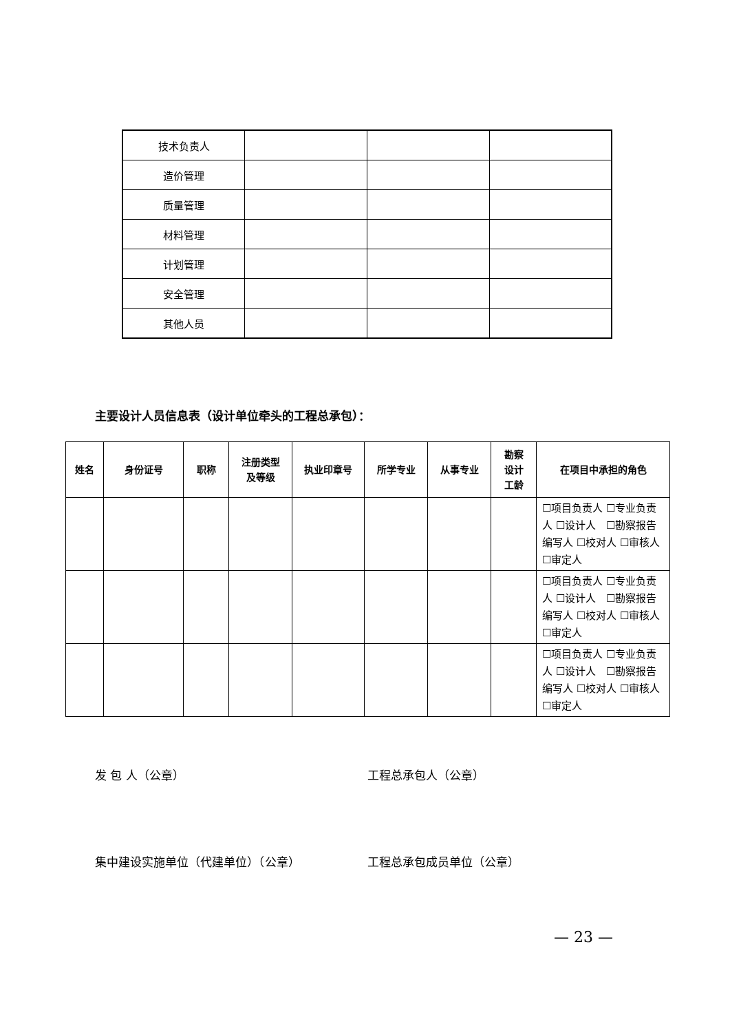| 技术负责人 | | | |
| 造价管理 | | | |
| 质量管理 | | | |
| 材料管理 | | | |
| 计划管理 | | | |
| 安全管理 | | | |
| 其他人员 | | | |
主要设计人员信息表（设计单位牵头的工程总承包）：
| 姓名 | 身份证号 | 职称 | 注册类型 及等级 | 执业印章号 | 所学专业 | 从事专业 | 勘察 设计 工龄 | 在项目中承担的角色 |
| --- | --- | --- | --- | --- | --- | --- | --- | --- |
| | | | | | | | | ☐项目负责人 ☐专业负责人 ☐设计人 ☐勘察报告编写人 ☐校对人 ☐审核人 ☐审定人 |
| | | | | | | | | ☐项目负责人 ☐专业负责人 ☐设计人 ☐勘察报告编写人 ☐校对人 ☐审核人 ☐审定人 |
| | | | | | | | | ☐项目负责人 ☐专业负责人 ☐设计人 ☐勘察报告编写人 ☐校对人 ☐审核人 ☐审定人 |
发 包 人（公章） 工程总承包人（公章）
集中建设实施单位（代建单位）（公章） 工程总承包成员单位（公章）
— 23 —